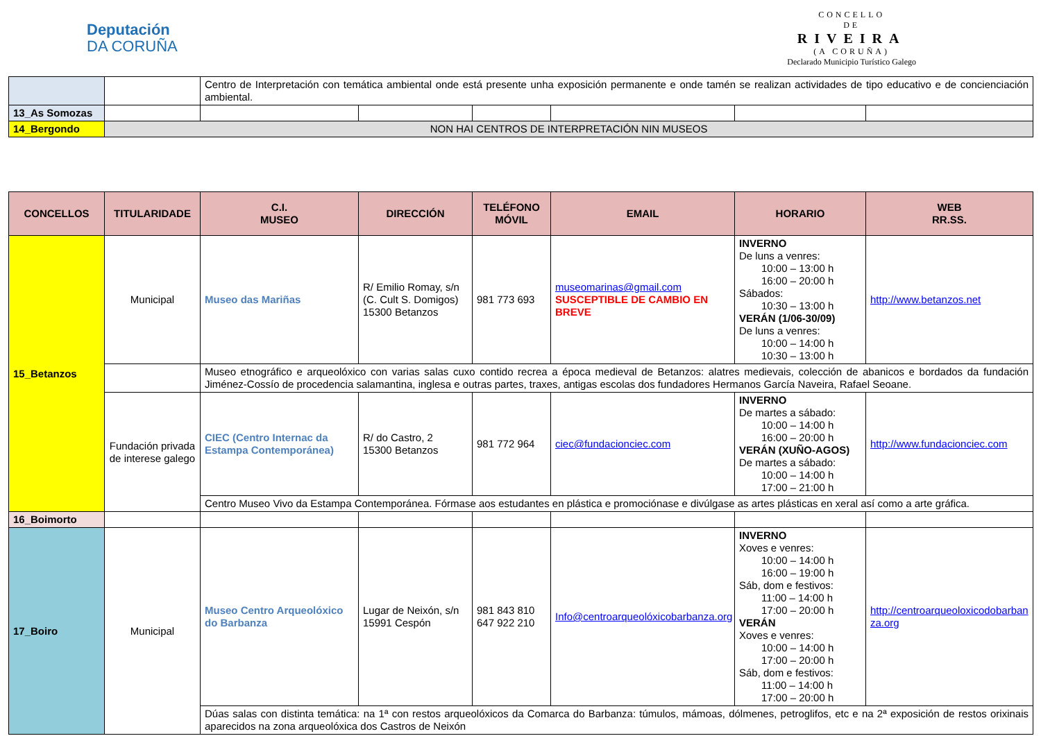Deputación
DA CORUÑA
CONCELLO
DE
RIVEIRA
(A CORUÑA)
Declarado Municipio Turístico Galego
| | | Centro de Interpretación con temática ambiental onde está presente unha exposición permanente e onde tamén se realizan actividades de tipo educativo e de concienciación ambiental. | | | | | |
| 13_As Somozas | | | | | | | |
| 14_Bergondo | NON HAI CENTROS DE INTERPRETACIÓN NIN MUSEOS | | | | | | |
| CONCELLOS | TITULARIDADE | C.I. MUSEO | DIRECCIÓN | TELÉFONO MÓVIL | EMAIL | HORARIO | WEB RR.SS. |
| --- | --- | --- | --- | --- | --- | --- | --- |
| 15_Betanzos | Municipal | Museo das Mariñas | R/ Emilio Romay, s/n (C. Cult S. Domigos) 15300 Betanzos | 981 773 693 | museomarinas@gmail.com SUSCEPTIBLE DE CAMBIO EN BREVE | INVERNO De luns a venres: 10:00 – 13:00 h 16:00 – 20:00 h Sábados: 10:30 – 13:00 h VERÁN (1/06-30/09) De luns a venres: 10:00 – 14:00 h 10:30 – 13:00 h | http://www.betanzos.net |
| | | Museo etnográfico e arqueolóxico con varias salas cuxo contido recrea a época medieval de Betanzos: alatres medievais, colección de abanicos e bordados da fundación Jiménez-Cossío de procedencia salamantina, inglesa e outras partes, traxes, antigas escolas dos fundadores Hermanos García Naveira, Rafael Seoane. | | | | | |
| | Fundación privada de interese galego | CIEC (Centro Internac da Estampa Contemporánea) | R/ do Castro, 2 15300 Betanzos | 981 772 964 | ciec@fundacionciec.com | INVERNO De martes a sábado: 10:00 – 14:00 h 16:00 – 20:00 h VERÁN (XUÑO-AGOS) De martes a sábado: 10:00 – 14:00 h 17:00 – 21:00 h | http://www.fundacionciec.com |
| | | Centro Museo Vivo da Estampa Contemporánea. Fórmase aos estudantes en plástica e promociónase e divúlgase as artes plásticas en xeral así como a arte gráfica. | | | | | |
| 16_Boimorto | | | | | | | |
| 17_Boiro | Municipal | Museo Centro Arqueolóxico do Barbanza | Lugar de Neixón, s/n 15991 Cespón | 981 843 810 647 922 210 | Info@centroarqueolóxicobarbanza.org | INVERNO Xoves e venres: 10:00 – 14:00 h 16:00 – 19:00 h Sáb, dom e festivos: 11:00 – 14:00 h 17:00 – 20:00 h VERÁN Xoves e venres: 10:00 – 14:00 h 17:00 – 20:00 h Sáb, dom e festivos: 11:00 – 14:00 h 17:00 – 20:00 h | http://centroarqueoloxicodobarbanza.org |
| | | Dúas salas con distinta temática: na 1ª con restos arqueolóxicos da Comarca do Barbanza: túmulos, mámoas, dólmenes, petroglifos, etc e na 2ª exposición de restos orixinais aparecidos na zona arqueolóxica dos Castros de Neixón | | | | | |